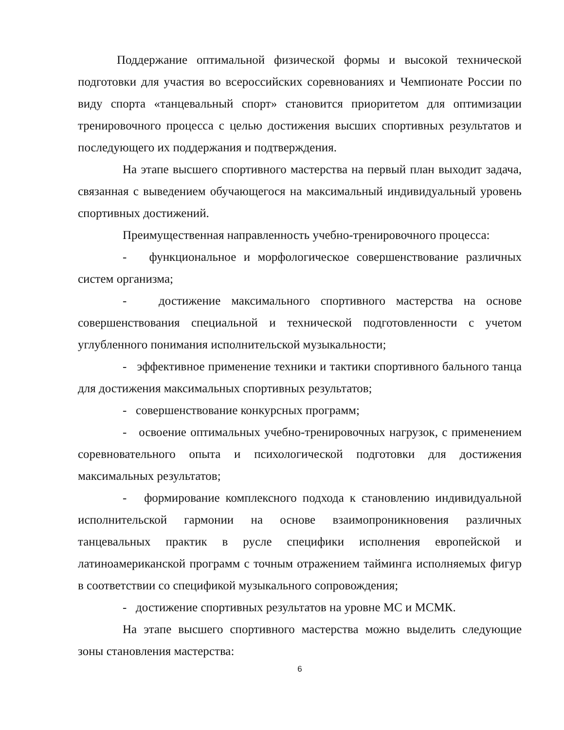Поддержание оптимальной физической формы и высокой технической подготовки для участия во всероссийских соревнованиях и Чемпионате России по виду спорта «танцевальный спорт» становится приоритетом для оптимизации тренировочного процесса с целью достижения высших спортивных результатов и последующего их поддержания и подтверждения.
На этапе высшего спортивного мастерства на первый план выходит задача, связанная с выведением обучающегося на максимальный индивидуальный уровень спортивных достижений.
Преимущественная направленность учебно-тренировочного процесса:
- функциональное и морфологическое совершенствование различных систем организма;
- достижение максимального спортивного мастерства на основе совершенствования специальной и технической подготовленности с учетом углубленного понимания исполнительской музыкальности;
- эффективное применение техники и тактики спортивного бального танца для достижения максимальных спортивных результатов;
- совершенствование конкурсных программ;
- освоение оптимальных учебно-тренировочных нагрузок, с применением соревновательного опыта и психологической подготовки для достижения максимальных результатов;
- формирование комплексного подхода к становлению индивидуальной исполнительской гармонии на основе взаимопроникновения различных танцевальных практик в русле специфики исполнения европейской и латиноамериканской программ с точным отражением тайминга исполняемых фигур в соответствии со спецификой музыкального сопровождения;
- достижение спортивных результатов на уровне МС и МСМК.
На этапе высшего спортивного мастерства можно выделить следующие зоны становления мастерства:
6